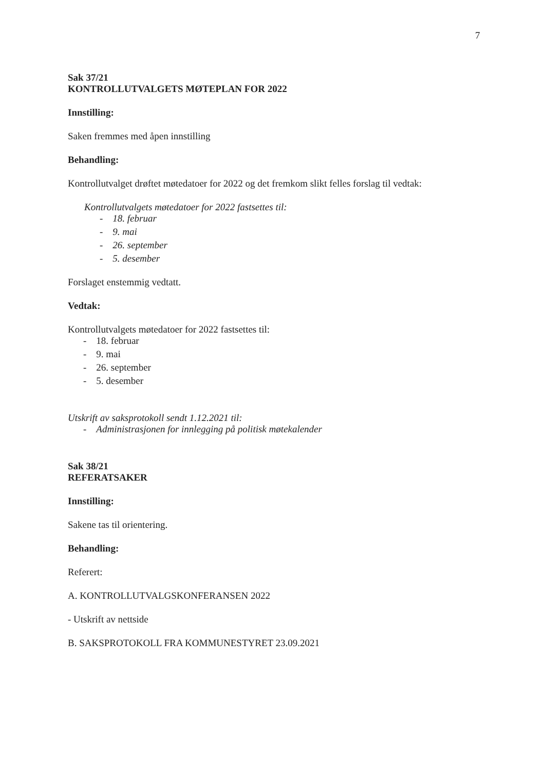7
Sak 37/21
KONTROLLUTVALGETS MØTEPLAN FOR 2022
Innstilling:
Saken fremmes med åpen innstilling
Behandling:
Kontrollutvalget drøftet møtedatoer for 2022 og det fremkom slikt felles forslag til vedtak:
Kontrollutvalgets møtedatoer for 2022 fastsettes til:
- 18. februar
- 9. mai
- 26. september
- 5. desember
Forslaget enstemmig vedtatt.
Vedtak:
Kontrollutvalgets møtedatoer for 2022 fastsettes til:
- 18. februar
- 9. mai
- 26. september
- 5. desember
Utskrift av saksprotokoll sendt 1.12.2021 til:
- Administrasjonen for innlegging på politisk møtekalender
Sak 38/21
REFERATSAKER
Innstilling:
Sakene tas til orientering.
Behandling:
Referert:
A. KONTROLLUTVALGSKONFERANSEN 2022
- Utskrift av nettside
B. SAKSPROTOKOLL FRA KOMMUNESTYRET 23.09.2021